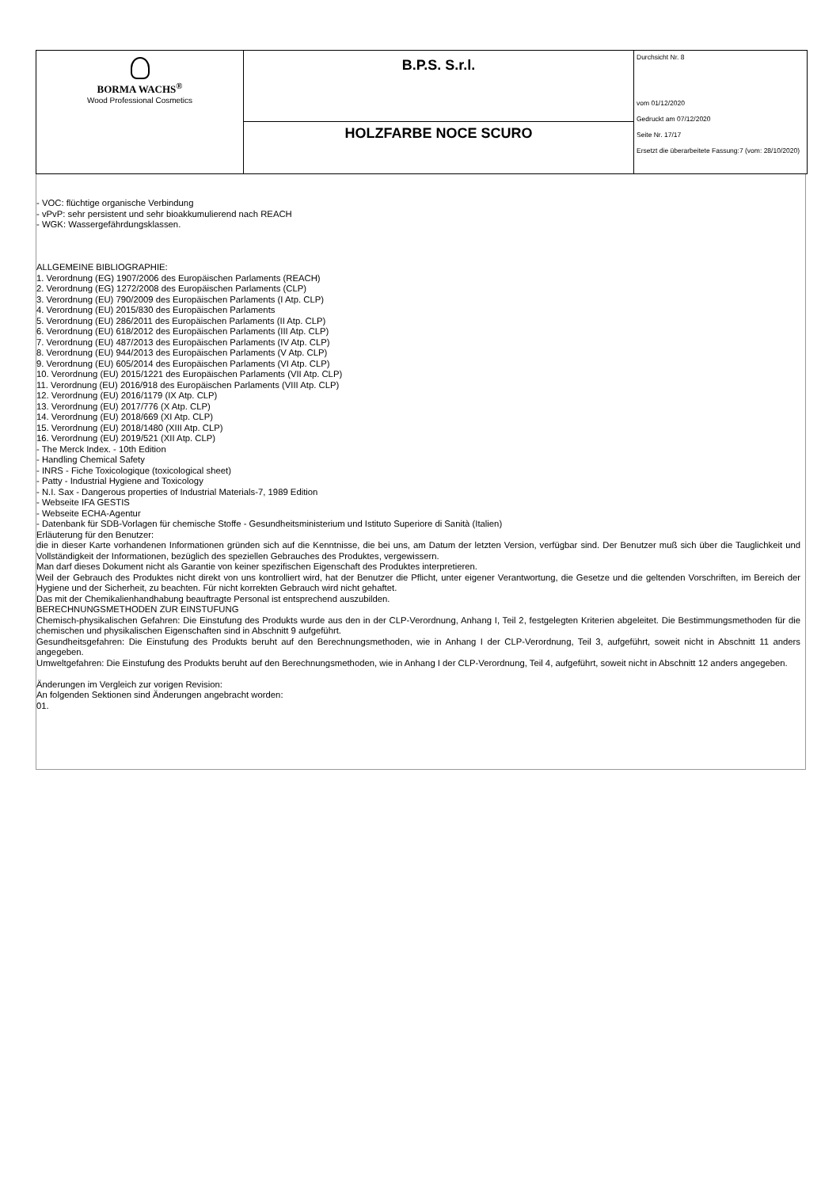| BORMA WACHS<sup>®</sup> Wood Professional Cosmetics | B.P.S. S.r.l. | Durchsicht Nr. 8 vom 01/12/2020 Gedruckt am 07/12/2020 Seite Nr. 17/17 Ersetzt die überarbeitete Fassung:7 (vom: 28/10/2020) |
| | HOLZFARBE NOCE SCURO | |
- VOC: flüchtige organische Verbindung
- vPvP: sehr persistent und sehr bioakkumulierend nach REACH
- WGK: Wassergefährdungsklassen.
ALLGEMEINE BIBLIOGRAPHIE:
1. Verordnung (EG) 1907/2006 des Europäischen Parlaments (REACH)
2. Verordnung (EG) 1272/2008 des Europäischen Parlaments (CLP)
3. Verordnung (EU) 790/2009 des Europäischen Parlaments (I Atp. CLP)
4. Verordnung (EU) 2015/830 des Europäischen Parlaments
5. Verordnung (EU) 286/2011 des Europäischen Parlaments (II Atp. CLP)
6. Verordnung (EU) 618/2012 des Europäischen Parlaments (III Atp. CLP)
7. Verordnung (EU) 487/2013 des Europäischen Parlaments (IV Atp. CLP)
8. Verordnung (EU) 944/2013 des Europäischen Parlaments (V Atp. CLP)
9. Verordnung (EU) 605/2014 des Europäischen Parlaments (VI Atp. CLP)
10. Verordnung (EU) 2015/1221 des Europäischen Parlaments (VII Atp. CLP)
11. Verordnung (EU) 2016/918 des Europäischen Parlaments (VIII Atp. CLP)
12. Verordnung (EU) 2016/1179 (IX Atp. CLP)
13. Verordnung (EU) 2017/776 (X Atp. CLP)
14. Verordnung (EU) 2018/669 (XI Atp. CLP)
15. Verordnung (EU) 2018/1480 (XIII Atp. CLP)
16. Verordnung (EU) 2019/521 (XII Atp. CLP)
- The Merck Index. - 10th Edition
- Handling Chemical Safety
- INRS - Fiche Toxicologique (toxicological sheet)
- Patty - Industrial Hygiene and Toxicology
- N.I. Sax - Dangerous properties of Industrial Materials-7, 1989 Edition
- Webseite IFA GESTIS
- Webseite ECHA-Agentur
- Datenbank für SDB-Vorlagen für chemische Stoffe - Gesundheitsministerium und Istituto Superiore di Sanità (Italien)
Erläuterung für den Benutzer:
die in dieser Karte vorhandenen Informationen gründen sich auf die Kenntnisse, die bei uns, am Datum der letzten Version, verfügbar sind. Der Benutzer muß sich über die Tauglichkeit und Vollständigkeit der Informationen, bezüglich des speziellen Gebrauches des Produktes, vergewissern.
Man darf dieses Dokument nicht als Garantie von keiner spezifischen Eigenschaft des Produktes interpretieren.
Weil der Gebrauch des Produktes nicht direkt von uns kontrolliert wird, hat der Benutzer die Pflicht, unter eigener Verantwortung, die Gesetze und die geltenden Vorschriften, im Bereich der Hygiene und der Sicherheit, zu beachten. Für nicht korrekten Gebrauch wird nicht gehaftet.
Das mit der Chemikalienhandhabung beauftragte Personal ist entsprechend auszubilden.
BERECHNUNGSMETHODEN ZUR EINSTUFUNG
Chemisch-physikalischen Gefahren: Die Einstufung des Produkts wurde aus den in der CLP-Verordnung, Anhang I, Teil 2, festgelegten Kriterien abgeleitet. Die Bestimmungsmethoden für die chemischen und physikalischen Eigenschaften sind in Abschnitt 9 aufgeführt.
Gesundheitsgefahren: Die Einstufung des Produkts beruht auf den Berechnungsmethoden, wie in Anhang I der CLP-Verordnung, Teil 3, aufgeführt, soweit nicht in Abschnitt 11 anders angegeben.
Umweltgefahren: Die Einstufung des Produkts beruht auf den Berechnungsmethoden, wie in Anhang I der CLP-Verordnung, Teil 4, aufgeführt, soweit nicht in Abschnitt 12 anders angegeben.
Änderungen im Vergleich zur vorigen Revision:
An folgenden Sektionen sind Änderungen angebracht worden:
01.